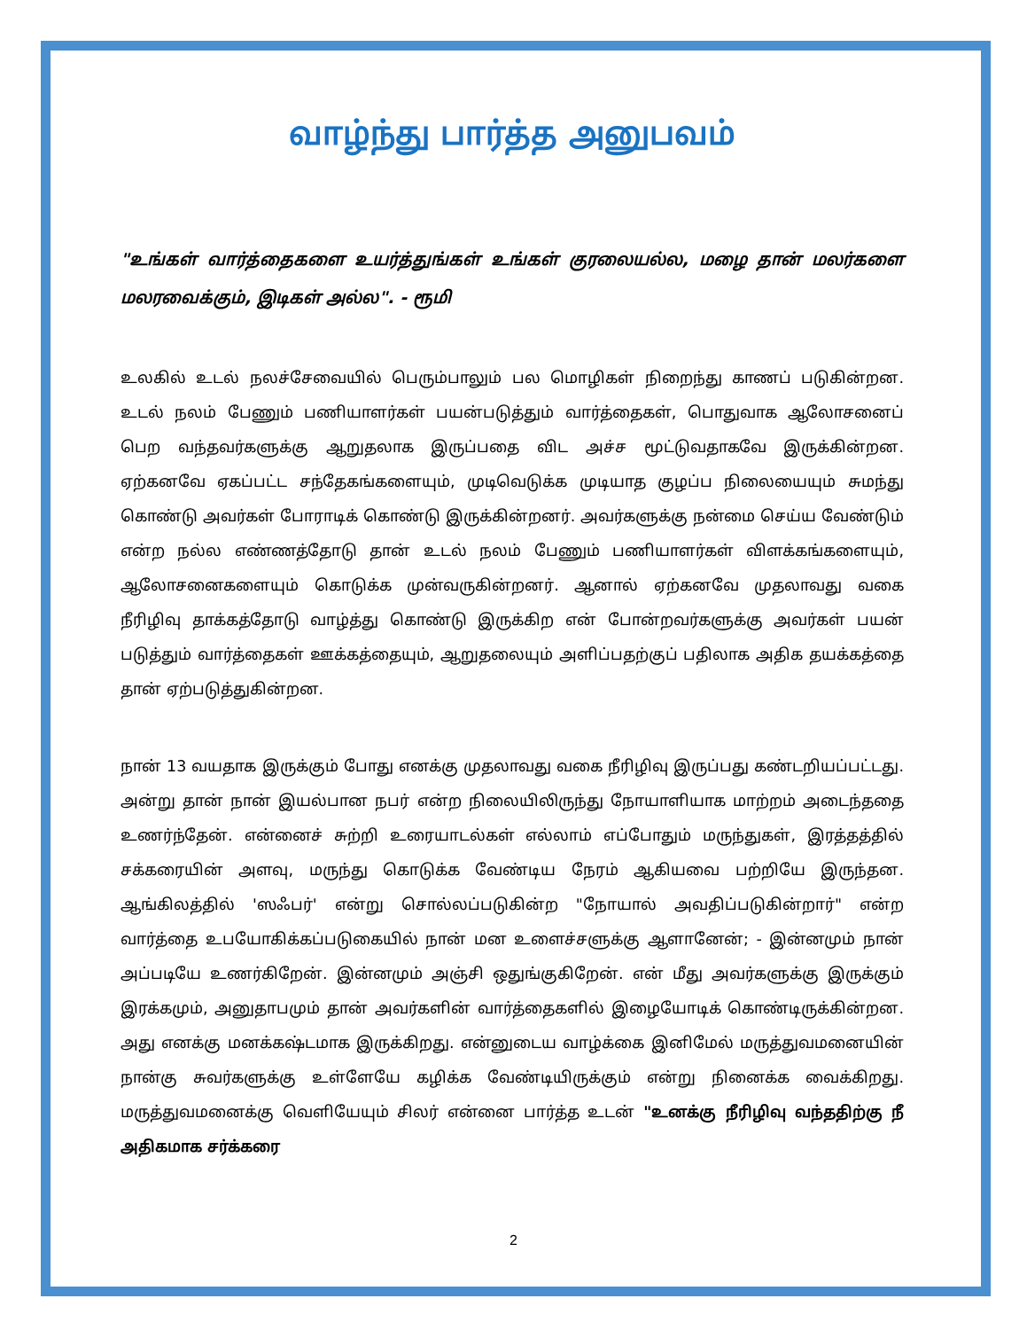வாழ்ந்து பார்த்த அனுபவம்
"உங்கள் வார்த்தைகளை உயர்த்துங்கள் உங்கள் குரலையல்ல, மழை தான் மலர்களை மலரவைக்கும், இடிகள் அல்ல". - ரூமி
உலகில் உடல் நலச்சேவையில் பெரும்பாலும் பல மொழிகள் நிறைந்து காணப் படுகின்றன. உடல் நலம் பேணும் பணியாளர்கள் பயன்படுத்தும் வார்த்தைகள், பொதுவாக ஆலோசனைப் பெற வந்தவர்களுக்கு ஆறுதலாக இருப்பதை விட அச்ச மூட்டுவதாகவே இருக்கின்றன. ஏற்கனவே ஏகப்பட்ட சந்தேகங்களையும், முடிவெடுக்க முடியாத குழப்ப நிலையையும் சுமந்து கொண்டு அவர்கள் போராடிக் கொண்டு இருக்கின்றனர். அவர்களுக்கு நன்மை செய்ய வேண்டும் என்ற நல்ல எண்ணத்தோடு தான் உடல் நலம் பேணும் பணியாளர்கள் விளக்கங்களையும், ஆலோசனைகளையும் கொடுக்க முன்வருகின்றனர். ஆனால் ஏற்கனவே முதலாவது வகை நீரிழிவு தாக்கத்தோடு வாழ்த்து கொண்டு இருக்கிற என் போன்றவர்களுக்கு அவர்கள் பயன் படுத்தும் வார்த்தைகள் ஊக்கத்தையும், ஆறுதலையும் அளிப்பதற்குப் பதிலாக அதிக தயக்கத்தை தான் ஏற்படுத்துகின்றன.
நான் 13 வயதாக இருக்கும் போது எனக்கு முதலாவது வகை நீரிழிவு இருப்பது கண்டறியப்பட்டது. அன்று தான் நான் இயல்பான நபர் என்ற நிலையிலிருந்து நோயாளியாக மாற்றம் அடைந்ததை உணர்ந்தேன். என்னைச் சுற்றி உரையாடல்கள் எல்லாம் எப்போதும் மருந்துகள், இரத்தத்தில் சக்கரையின் அளவு, மருந்து கொடுக்க வேண்டிய நேரம் ஆகியவை பற்றியே இருந்தன. ஆங்கிலத்தில் 'ஸஃபர்' என்று சொல்லப்படுகின்ற "நோயால் அவதிப்படுகின்றார்" என்ற வார்த்தை உபயோகிக்கப்படுகையில் நான் மன உளைச்சளுக்கு ஆளானேன்; - இன்னமும் நான் அப்படியே உணர்கிறேன். இன்னமும் அஞ்சி ஒதுங்குகிறேன். என் மீது அவர்களுக்கு இருக்கும் இரக்கமும், அனுதாபமும் தான் அவர்களின் வார்த்தைகளில் இழையோடிக் கொண்டிருக்கின்றன. அது எனக்கு மனக்கஷ்டமாக இருக்கிறது. என்னுடைய வாழ்க்கை இனிமேல் மருத்துவமனையின் நான்கு சுவர்களுக்கு உள்ளேயே கழிக்க வேண்டியிருக்கும் என்று நினைக்க வைக்கிறது. மருத்துவமனைக்கு வெளியேயும் சிலர் என்னை பார்த்த உடன் "உனக்கு நீரிழிவு வந்ததிற்கு நீ அதிகமாக சர்க்கரை
2